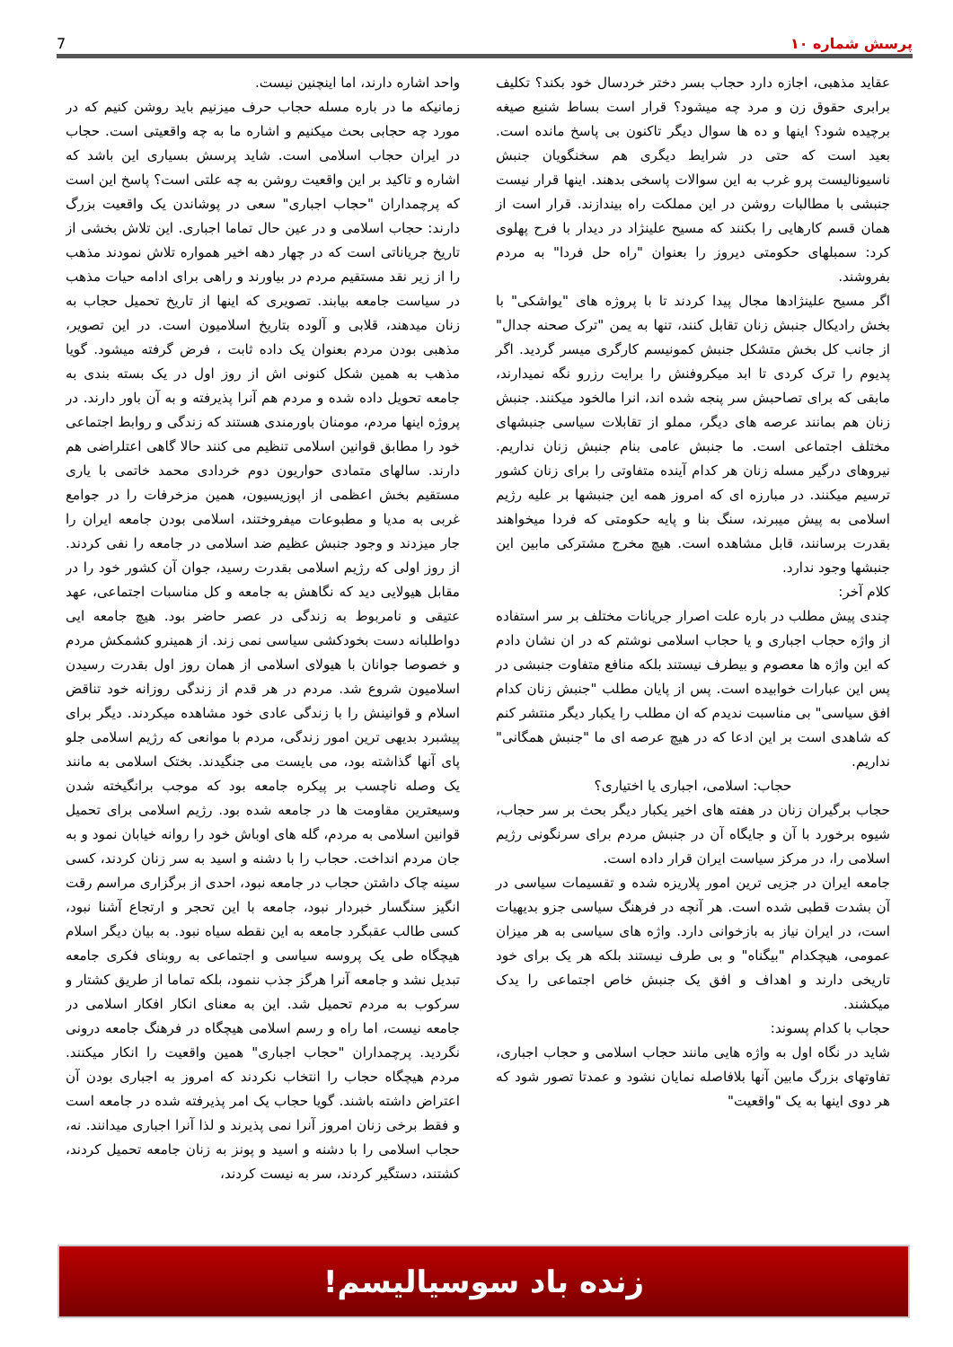پرسش شماره ۱۰ 7
عقاید مذهبی، اجازه دارد حجاب بسر دختر خردسال خود بکند؟ تکلیف برابری حقوق زن و مرد چه میشود؟ قرار است بساط شنیع صیغه برچیده شود؟ اینها و ده ها سوال دیگر تاکنون بی پاسخ مانده است. بعید است که حتی در شرایط دیگری هم سخنگویان جنبش ناسیونالیست پرو غرب به این سوالات پاسخی بدهند. اینها قرار نیست جنبشی با مطالبات روشن در این مملکت راه بیندازند. قرار است از همان قسم کارهایی را بکنند که مسیح علینژاد در دیدار با فرح پهلوی کرد: سمبلهای حکومتی دیروز را بعنوان "راه حل فردا" به مردم بفروشند.
اگر مسیح علینژادها مجال پیدا کردند تا با پروژه های "یواشکی" با بخش رادیکال جنبش زنان تقابل کنند، تنها به یمن "ترک صحنه جدال" از جانب کل بخش متشکل جنبش کمونیسم کارگری میسر گردید. اگر پدیوم را ترک کردی تا ابد میکروفنش را برایت رزرو نگه نمیدارند، مابقی که برای تصاحبش سر پنجه شده اند، انرا مالخود میکنند. جنبش زنان هم بمانند عرصه های دیگر، مملو از تقابلات سیاسی جنبشهای مختلف اجتماعی است. ما جنبش عامی بنام جنبش زنان نداریم. نیروهای درگیر مسله زنان هر کدام آینده متفاوتی را برای زنان کشور ترسیم میکنند. در مبارزه ای که امروز همه این جنبشها بر علیه رژیم اسلامی به پیش میبرند، سنگ بنا و پایه حکومتی که فردا میخواهند بقدرت برسانند، قابل مشاهده است. هیچ مخرج مشترکی مابین این جنبشها وجود ندارد.
کلام آخر:
چندی پیش مطلب در باره علت اصرار جریانات مختلف بر سر استفاده از واژه حجاب اجباری و یا حجاب اسلامی نوشتم که در ان نشان دادم که این واژه ها معصوم و بیطرف نیستند بلکه منافع متفاوت جنبشی در پس این عبارات خوابیده است. پس از پایان مطلب "جنبش زنان کدام افق سیاسی" بی مناسبت ندیدم که ان مطلب را یکبار دیگر منتشر کنم که شاهدی است بر این ادعا که در هیچ عرصه ای ما "جنبش همگانی" نداریم.
حجاب: اسلامی، اجباری یا اختیاری؟
حجاب برگیران زنان در هفته های اخیر یکبار دیگر بحث بر سر حجاب، شیوه برخورد با آن و جایگاه آن در جنبش مردم برای سرنگونی رژیم اسلامی را، در مرکز سیاست ایران قرار داده است.
جامعه ایران در جزیی ترین امور پلاریزه شده و تقسیمات سیاسی در آن بشدت قطبی شده است. هر آنچه در فرهنگ سیاسی جزو بدیهیات است، در ایران نیاز به بازخوانی دارد. واژه های سیاسی به هر میزان عمومی، هیچکدام "بیگناه" و بی طرف نیستند بلکه هر یک برای خود تاریخی دارند و اهداف و افق یک جنبش خاص اجتماعی را یدک میکشند.
حجاب با کدام پسوند:
شاید در نگاه اول به واژه هایی مانند حجاب اسلامی و حجاب اجباری، تفاوتهای بزرگ مابین آنها بلافاصله نمایان نشود و عمدتا تصور شود که هر دوی اینها به یک "واقعیت"
واحد اشاره دارند، اما اینچنین نیست.
زمانیکه ما در باره مسله حجاب حرف میزنیم باید روشن کنیم که در مورد چه حجابی بحث میکنیم و اشاره ما به چه واقعیتی است. حجاب در ایران حجاب اسلامی است. شاید پرسش بسیاری این باشد که اشاره و تاکید بر این واقعیت روشن به چه علتی است؟ پاسخ این است که پرچمداران "حجاب اجباری" سعی در پوشاندن یک واقعیت بزرگ دارند: حجاب اسلامی و در عین حال تماما اجباری. این تلاش بخشی از تاریخ جریاناتی است که در چهار دهه اخیر همواره تلاش نمودند مذهب را از زیر نقد مستقیم مردم در بیاورند و راهی برای ادامه حیات مذهب در سیاست جامعه بیابند. تصویری که اینها از تاریخ تحمیل حجاب به زنان میدهند، قلابی و آلوده بتاریخ اسلامیون است. در این تصویر، مذهبی بودن مردم بعنوان یک داده ثابت ، فرض گرفته میشود. گویا مذهب به همین شکل کنونی اش از روز اول در یک بسته بندی به جامعه تحویل داده شده و مردم هم آنرا پذیرفته و به آن باور دارند. در پروژه اینها مردم، مومنان باورمندی هستند که زندگی و روابط اجتماعی خود را مطابق قوانین اسلامی تنظیم می کنند حالا گاهی اعتلراضی هم دارند. سالهای متمادی حواریون دوم خردادی محمد خاتمی با یاری مستقیم بخش اعظمی از اپوزیسیون، همین مزخرفات را در جوامع غربی به مدیا و مطبوعات میفروختند، اسلامی بودن جامعه ایران را جار میزدند و وجود جنبش عظیم ضد اسلامی در جامعه را نفی کردند. از روز اولی که رژیم اسلامی بقدرت رسید، جوان آن کشور خود را در مقابل هیولایی دید که نگاهش به جامعه و کل مناسبات اجتماعی، عهد عتیقی و نامربوط به زندگی در عصر حاضر بود. هیچ جامعه ایی دواطلبانه دست بخودکشی سیاسی نمی زند. از همینرو کشمکش مردم و خصوصا جوانان با هیولای اسلامی از همان روز اول بقدرت رسیدن اسلامیون شروع شد. مردم در هر قدم از زندگی روزانه خود تناقض اسلام و قوانینش را با زندگی عادی خود مشاهده میکردند. دیگر برای پیشبرد بدیهی ترین امور زندگی، مردم با موانعی که رژیم اسلامی جلو پای آنها گذاشته بود، می بایست می جنگیدند. بختک اسلامی به مانند یک وصله ناچسب بر پیکره جامعه بود که موجب برانگیخته شدن وسیعترین مقاومت ها در جامعه شده بود. رژیم اسلامی برای تحمیل قوانین اسلامی به مردم، گله های اوباش خود را روانه خیابان نمود و به جان مردم انداخت. حجاب را با دشنه و اسید به سر زنان کردند، کسی سینه چاک داشتن حجاب در جامعه نبود، احدی از برگزاری مراسم رقت انگیز سنگسار خبردار نبود، جامعه با این تحجر و ارتجاع آشنا نبود، کسی طالب عقبگرد جامعه به این نقطه سیاه نبود. به بیان دیگر اسلام هیچگاه طی یک پروسه سیاسی و اجتماعی به روبنای فکری جامعه تبدیل نشد و جامعه آنرا هرگز جذب ننمود، بلکه تماما از طریق کشتار و سرکوب به مردم تحمیل شد. این به معنای انکار افکار اسلامی در جامعه نیست، اما راه و رسم اسلامی هیچگاه در فرهنگ جامعه درونی نگردید. پرچمداران "حجاب اجباری" همین واقعیت را انکار میکنند. مردم هیچگاه حجاب را انتخاب نکردند که امروز به اجباری بودن آن اعتراض داشته باشند. گویا حجاب یک امر پذیرفته شده در جامعه است و فقط برخی زنان امروز آنرا نمی پذیرند و لذا آنرا اجباری میدانند. نه، حجاب اسلامی را با دشنه و اسید و پونز به زنان جامعه تحمیل کردند، کشتند، دستگیر کردند، سر به نیست کردند،
زنده باد سوسیالیسم!